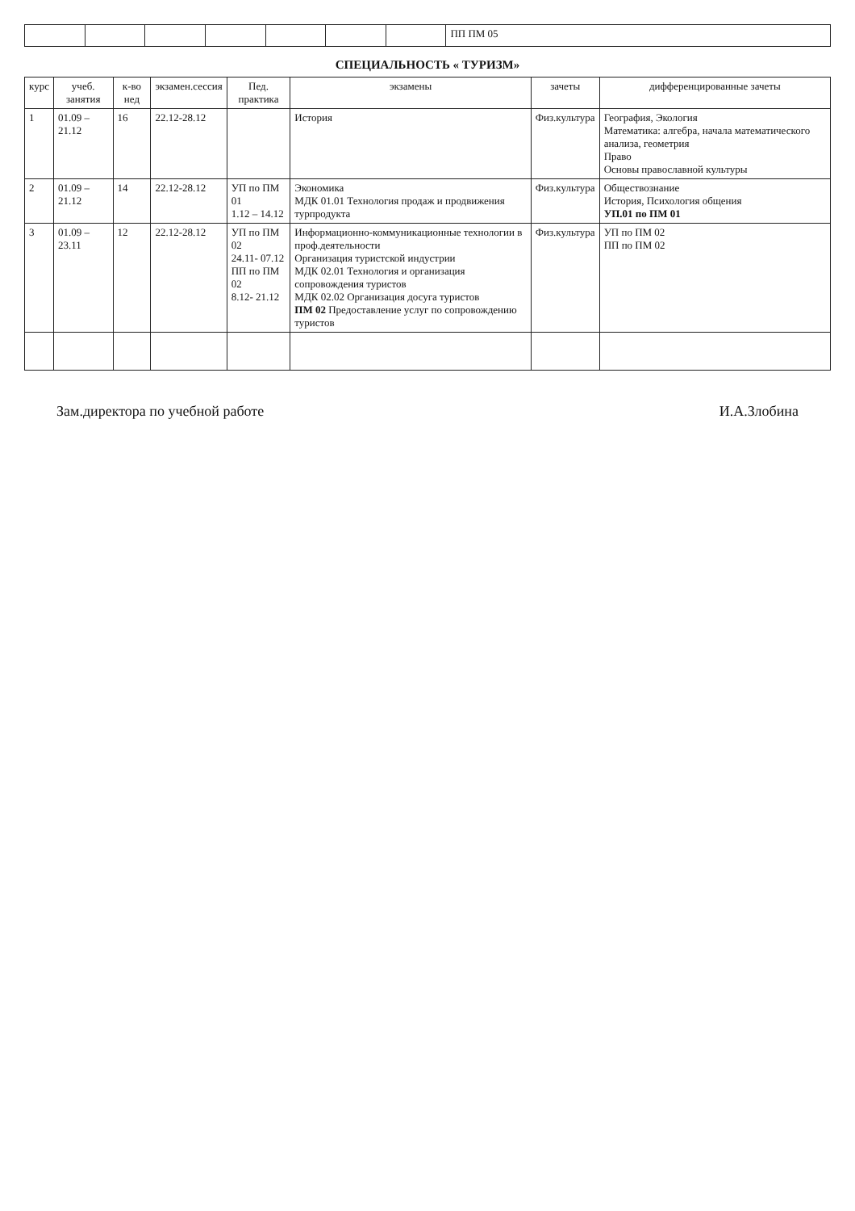| | | | | | | | ПП ПМ 05 |
СПЕЦИАЛЬНОСТЬ « ТУРИЗМ»
| курс | учеб. занятия | к-во нед | экзамен.сессия | Пед. практика | экзамены | зачеты | дифференцированные зачеты |
| --- | --- | --- | --- | --- | --- | --- | --- |
| 1 | 01.09 – 21.12 | 16 | 22.12-28.12 | | История | Физ.культура | География, Экология Математика: алгебра, начала математического анализа, геометрия Право Основы православной культуры |
| 2 | 01.09 – 21.12 | 14 | 22.12-28.12 | УП по ПМ 01 1.12 – 14.12 | Экономика МДК 01.01 Технология продаж и продвижения турпродукта | Физ.культура | Обществознание История, Психология общения УП.01 по ПМ 01 |
| 3 | 01.09 – 23.11 | 12 | 22.12-28.12 | УП по ПМ 02 24.11- 07.12 ПП по ПМ 02 8.12- 21.12 | Информационно-коммуникационные технологии в проф.деятельности Организация туристской индустрии МДК 02.01 Технология и организация сопровождения туристов МДК 02.02 Организация досуга туристов ПМ 02 Предоставление услуг по сопровождению туристов | Физ.культура | УП по ПМ 02 ПП по ПМ 02 |
Зам.директора по учебной работе И.А.Злобина